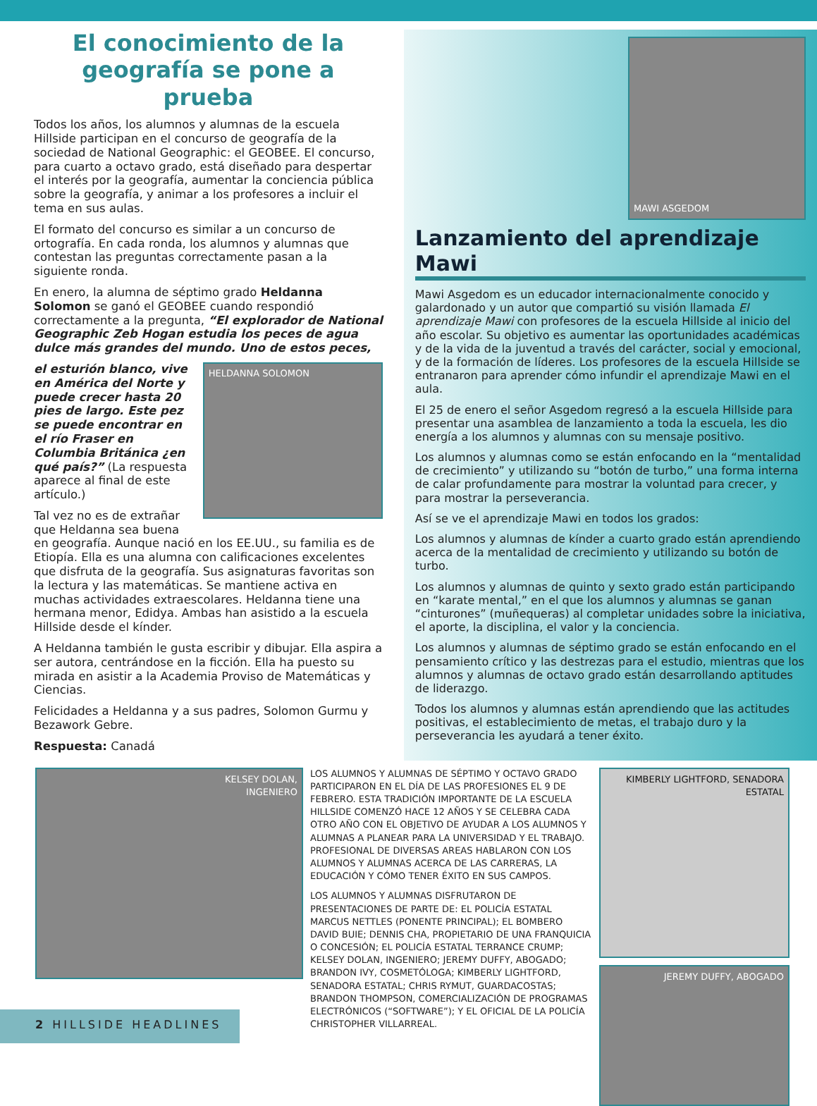El conocimiento de la geografía se pone a prueba
Todos los años, los alumnos y alumnas de la escuela Hillside participan en el concurso de geografía de la sociedad de National Geographic: el GEOBEE. El concurso, para cuarto a octavo grado, está diseñado para despertar el interés por la geografía, aumentar la conciencia pública sobre la geografía, y animar a los profesores a incluir el tema en sus aulas.
El formato del concurso es similar a un concurso de ortografía. En cada ronda, los alumnos y alumnas que contestan las preguntas correctamente pasan a la siguiente ronda.
En enero, la alumna de séptimo grado Heldanna Solomon se ganó el GEOBEE cuando respondió correctamente a la pregunta, “El explorador de National Geographic Zeb Hogan estudia los peces de agua dulce más grandes del mundo. Uno de estos peces,
HELDANNA SOLOMON
el esturión blanco, vive en América del Norte y puede crecer hasta 20 pies de largo. Este pez se puede encontrar en el río Fraser en Columbia Británica ¿en qué país?” (La respuesta aparece al final de este artículo.)
Tal vez no es de extrañar que Heldanna sea buena en geografía. Aunque nació en los EE.UU., su familia es de Etiopía. Ella es una alumna con calificaciones excelentes que disfruta de la geografía. Sus asignaturas favoritas son la lectura y las matemáticas. Se mantiene activa en muchas actividades extraescolares. Heldanna tiene una hermana menor, Edidya. Ambas han asistido a la escuela Hillside desde el kínder.
A Heldanna también le gusta escribir y dibujar. Ella aspira a ser autora, centrándose en la ficción. Ella ha puesto su mirada en asistir a la Academia Proviso de Matemáticas y Ciencias.
Felicidades a Heldanna y a sus padres, Solomon Gurmu y Bezawork Gebre.
Respuesta: Canadá
MAWI ASGEDOM
Lanzamiento del aprendizaje Mawi
Mawi Asgedom es un educador internacionalmente conocido y galardonado y un autor que compartió su visión llamada El aprendizaje Mawi con profesores de la escuela Hillside al inicio del año escolar. Su objetivo es aumentar las oportunidades académicas y de la vida de la juventud a través del carácter, social y emocional, y de la formación de líderes. Los profesores de la escuela Hillside se entranaron para aprender cómo infundir el aprendizaje Mawi en el aula.
El 25 de enero el señor Asgedom regresó a la escuela Hillside para presentar una asamblea de lanzamiento a toda la escuela, les dio energía a los alumnos y alumnas con su mensaje positivo.
Los alumnos y alumnas como se están enfocando en la “mentalidad de crecimiento” y utilizando su “botón de turbo,” una forma interna de calar profundamente para mostrar la voluntad para crecer, y para mostrar la perseverancia.
Así se ve el aprendizaje Mawi en todos los grados:
Los alumnos y alumnas de kínder a cuarto grado están aprendiendo acerca de la mentalidad de crecimiento y utilizando su botón de turbo.
Los alumnos y alumnas de quinto y sexto grado están participando en “karate mental,” en el que los alumnos y alumnas se ganan “cinturones” (muñequeras) al completar unidades sobre la iniciativa, el aporte, la disciplina, el valor y la conciencia.
Los alumnos y alumnas de séptimo grado se están enfocando en el pensamiento crítico y las destrezas para el estudio, mientras que los alumnos y alumnas de octavo grado están desarrollando aptitudes de liderazgo.
Todos los alumnos y alumnas están aprendiendo que las actitudes positivas, el establecimiento de metas, el trabajo duro y la perseverancia les ayudará a tener éxito.
KELSEY DOLAN,
INGENIERO
LOS ALUMNOS Y ALUMNAS DE SÉPTIMO Y OCTAVO GRADO PARTICIPARON EN EL DÍA DE LAS PROFESIONES EL 9 DE FEBRERO. ESTA TRADICIÓN IMPORTANTE DE LA ESCUELA HILLSIDE COMENZÓ HACE 12 AÑOS Y SE CELEBRA CADA OTRO AÑO CON EL OBJETIVO DE AYUDAR A LOS ALUMNOS Y ALUMNAS A PLANEAR PARA LA UNIVERSIDAD Y EL TRABAJO. PROFESIONAL DE DIVERSAS AREAS HABLARON CON LOS ALUMNOS Y ALUMNAS ACERCA DE LAS CARRERAS, LA EDUCACIÓN Y CÓMO TENER ÉXITO EN SUS CAMPOS.
LOS ALUMNOS Y ALUMNAS DISFRUTARON DE PRESENTACIONES DE PARTE DE: EL POLICÍA ESTATAL MARCUS NETTLES (PONENTE PRINCIPAL); EL BOMBERO DAVID BUIE; DENNIS CHA, PROPIETARIO DE UNA FRANQUICIA O CONCESIÓN; EL POLICÍA ESTATAL TERRANCE CRUMP; KELSEY DOLAN, INGENIERO; JEREMY DUFFY, ABOGADO; BRANDON IVY, COSMETÓLOGA; KIMBERLY LIGHTFORD, SENADORA ESTATAL; CHRIS RYMUT, GUARDACOSTAS; BRANDON THOMPSON, COMERCIALIZACIÓN DE PROGRAMAS ELECTRÓNICOS (“SOFTWARE”); Y EL OFICIAL DE LA POLICÍA CHRISTOPHER VILLARREAL.
KIMBERLY LIGHTFORD, SENADORA ESTATAL
JEREMY DUFFY, ABOGADO
2 HILLSIDE HEADLINES